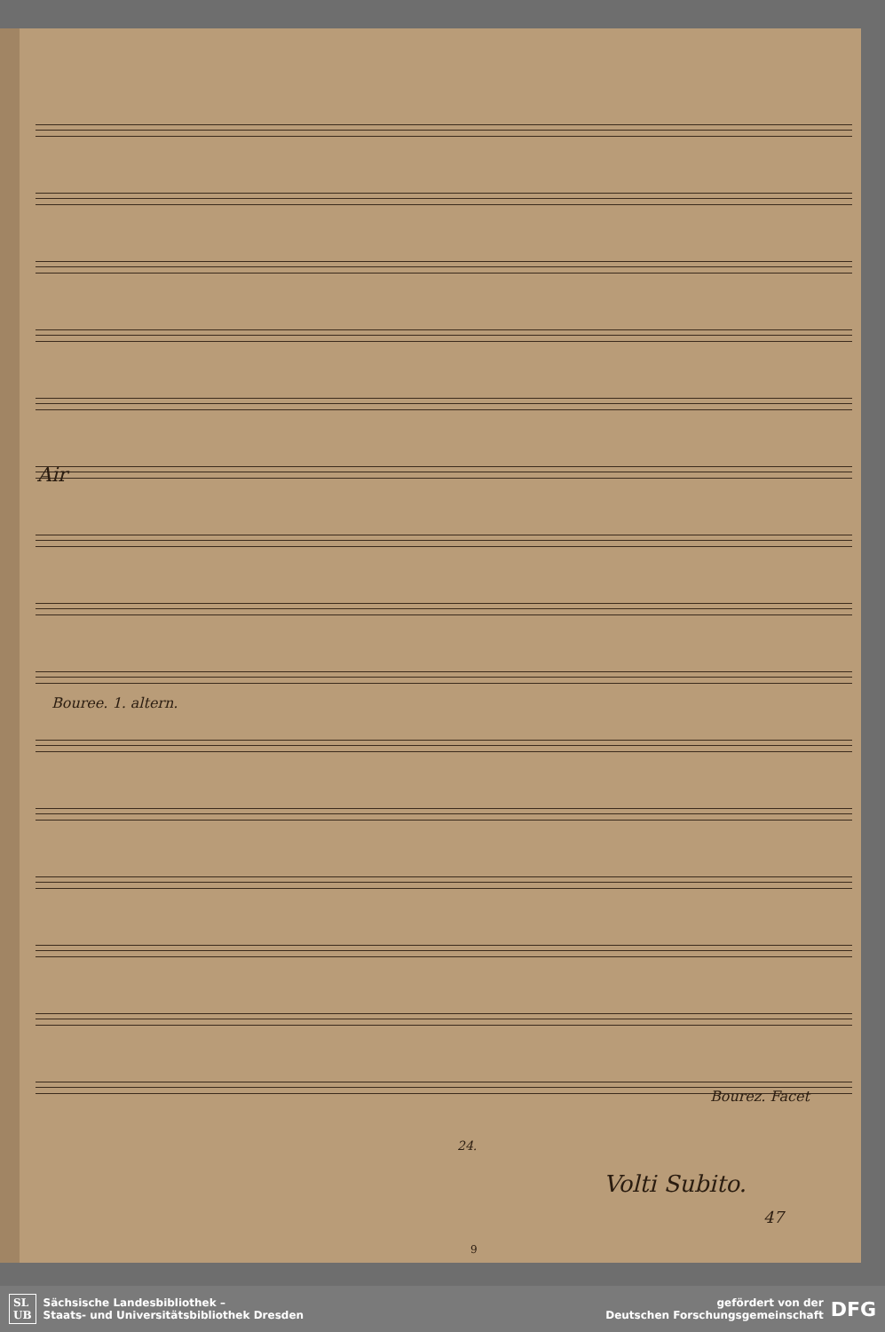Air
Bouree. 1. altern.
Bourez. Facet
24.
Volti Subito.
47
9
SL
UB Sächsische Landesbibliothek –
Staats- und Universitätsbibliothek Dresden
gefördert von der
Deutschen Forschungsgemeinschaft DFG